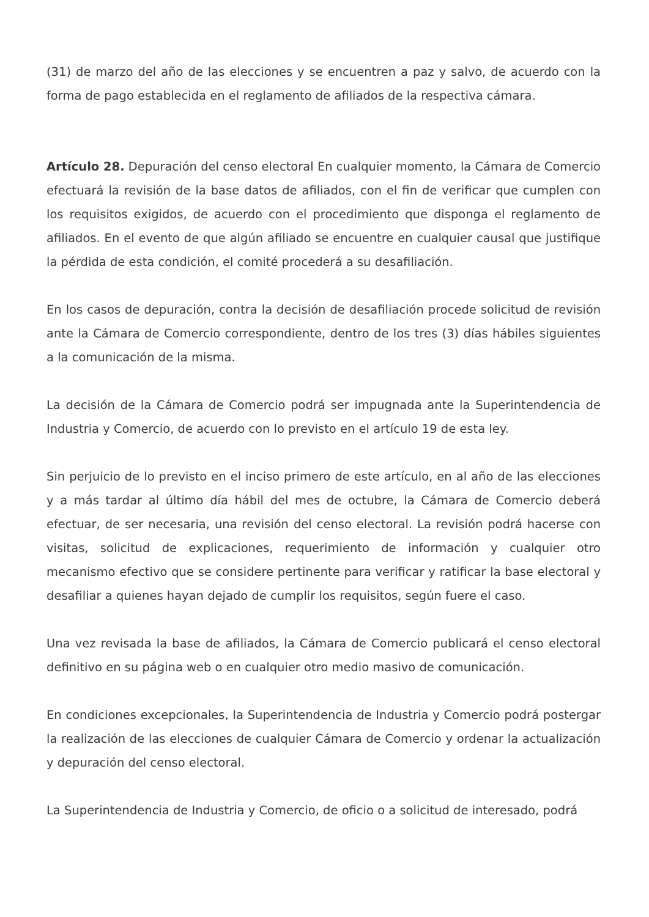(31) de marzo del año de las elecciones y se encuentren a paz y salvo, de acuerdo con la forma de pago establecida en el reglamento de afiliados de la respectiva cámara.
Artículo 28. Depuración del censo electoral En cualquier momento, la Cámara de Comercio efectuará la revisión de la base datos de afiliados, con el fin de verificar que cumplen con los requisitos exigidos, de acuerdo con el procedimiento que disponga el reglamento de afiliados. En el evento de que algún afiliado se encuentre en cualquier causal que justifique la pérdida de esta condición, el comité procederá a su desafiliación.
En los casos de depuración, contra la decisión de desafiliación procede solicitud de revisión ante la Cámara de Comercio correspondiente, dentro de los tres (3) días hábiles siguientes a la comunicación de la misma.
La decisión de la Cámara de Comercio podrá ser impugnada ante la Superintendencia de Industria y Comercio, de acuerdo con lo previsto en el artículo 19 de esta ley.
Sin perjuicio de lo previsto en el inciso primero de este artículo, en al año de las elecciones y a más tardar al último día hábil del mes de octubre, la Cámara de Comercio deberá efectuar, de ser necesaria, una revisión del censo electoral. La revisión podrá hacerse con visitas, solicitud de explicaciones, requerimiento de información y cualquier otro mecanismo efectivo que se considere pertinente para verificar y ratificar la base electoral y desafiliar a quienes hayan dejado de cumplir los requisitos, según fuere el caso.
Una vez revisada la base de afiliados, la Cámara de Comercio publicará el censo electoral definitivo en su página web o en cualquier otro medio masivo de comunicación.
En condiciones excepcionales, la Superintendencia de Industria y Comercio podrá postergar la realización de las elecciones de cualquier Cámara de Comercio y ordenar la actualización y depuración del censo electoral.
La Superintendencia de Industria y Comercio, de oficio o a solicitud de interesado, podrá